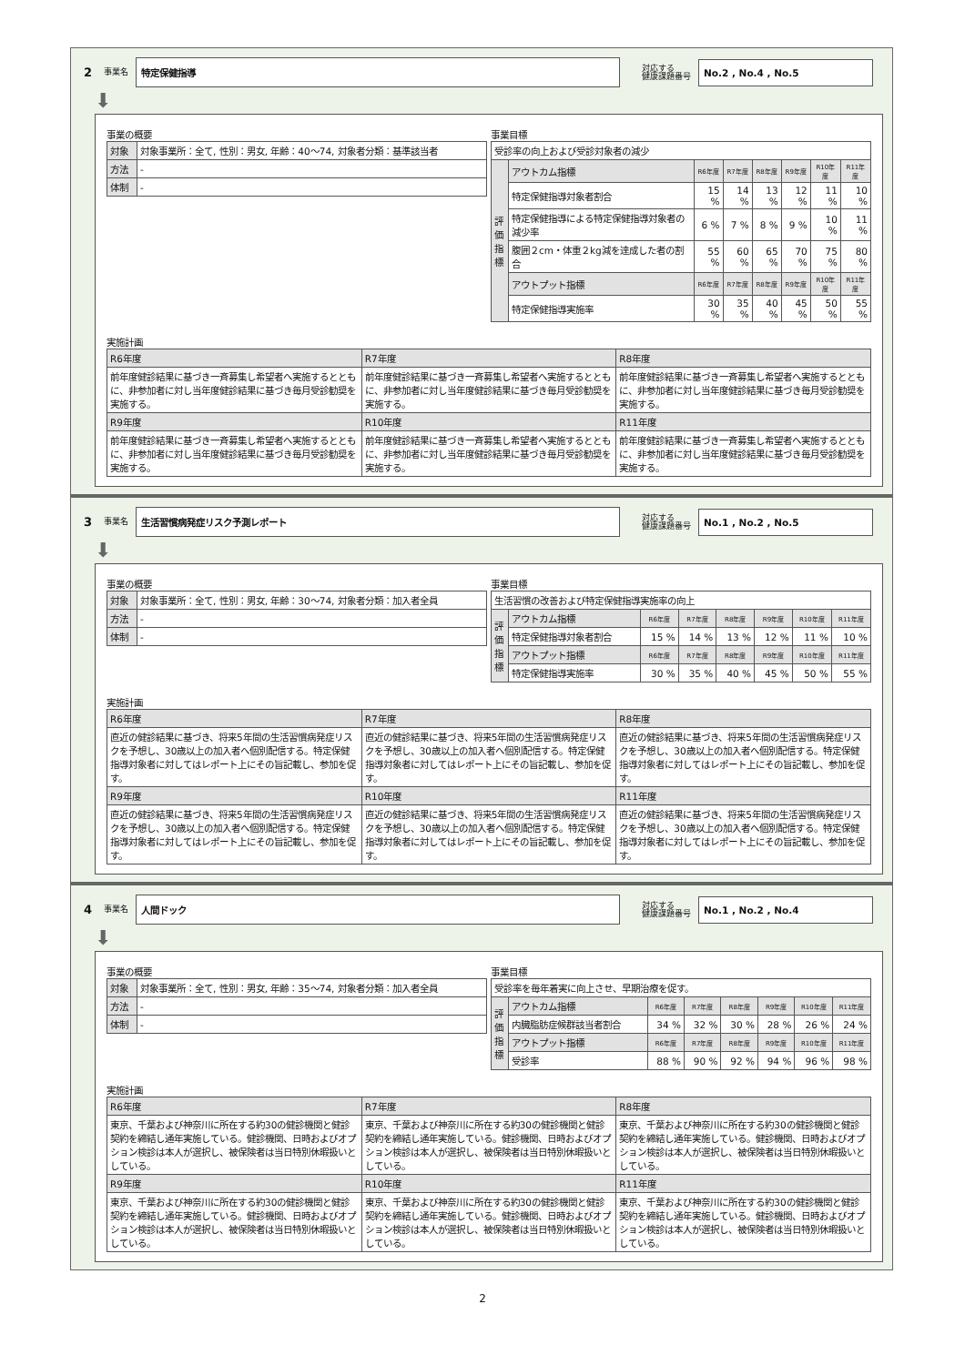2 事業名
特定保健指導
対応する
健康課題番号
No.2 , No.4 , No.5
⬇
事業の概要
| 対象 | 対象事業所：全て, 性別：男女, 年齢：40～74, 対象者分類：基準該当者 |
| 方法 | - |
| 体制 | - |
事業目標
| 受診率の向上および受診対象者の減少 | | | | | | | |
| 評価指標 | アウトカム指標 | R6年度 | R7年度 | R8年度 | R9年度 | R10年度 | R11年度 |
| | 特定保健指導対象者割合 | 15 % | 14 % | 13 % | 12 % | 11 % | 10 % |
| | 特定保健指導による特定保健指導対象者の減少率 | 6 % | 7 % | 8 % | 9 % | 10 % | 11 % |
| | 腹囲２cm・体重２kg減を達成した者の割合 | 55 % | 60 % | 65 % | 70 % | 75 % | 80 % |
| | アウトプット指標 | R6年度 | R7年度 | R8年度 | R9年度 | R10年度 | R11年度 |
| | 特定保健指導実施率 | 30 % | 35 % | 40 % | 45 % | 50 % | 55 % |
実施計画
| R6年度 | R7年度 | R8年度 |
| --- | --- | --- |
| 前年度健診結果に基づき一斉募集し希望者へ実施するとともに、非参加者に対し当年度健診結果に基づき毎月受診勧奨を実施する。 | 前年度健診結果に基づき一斉募集し希望者へ実施するとともに、非参加者に対し当年度健診結果に基づき毎月受診勧奨を実施する。 | 前年度健診結果に基づき一斉募集し希望者へ実施するとともに、非参加者に対し当年度健診結果に基づき毎月受診勧奨を実施する。 |
| R9年度 | R10年度 | R11年度 |
| 前年度健診結果に基づき一斉募集し希望者へ実施するとともに、非参加者に対し当年度健診結果に基づき毎月受診勧奨を実施する。 | 前年度健診結果に基づき一斉募集し希望者へ実施するとともに、非参加者に対し当年度健診結果に基づき毎月受診勧奨を実施する。 | 前年度健診結果に基づき一斉募集し希望者へ実施するとともに、非参加者に対し当年度健診結果に基づき毎月受診勧奨を実施する。 |
3 事業名
生活習慣病発症リスク予測レポート
対応する
健康課題番号
No.1 , No.2 , No.5
⬇
事業の概要
| 対象 | 対象事業所：全て, 性別：男女, 年齢：30～74, 対象者分類：加入者全員 |
| 方法 | - |
| 体制 | - |
事業目標
| 生活習慣の改善および特定保健指導実施率の向上 | | | | | | | |
| 評価指標 | アウトカム指標 | R6年度 | R7年度 | R8年度 | R9年度 | R10年度 | R11年度 |
| | 特定保健指導対象者割合 | 15 % | 14 % | 13 % | 12 % | 11 % | 10 % |
| | アウトプット指標 | R6年度 | R7年度 | R8年度 | R9年度 | R10年度 | R11年度 |
| | 特定保健指導実施率 | 30 % | 35 % | 40 % | 45 % | 50 % | 55 % |
実施計画
| R6年度 | R7年度 | R8年度 |
| --- | --- | --- |
| 直近の健診結果に基づき、将来5年間の生活習慣病発症リスクを予想し、30歳以上の加入者へ個別配信する。特定保健指導対象者に対してはレポート上にその旨記載し、参加を促す。 | 直近の健診結果に基づき、将来5年間の生活習慣病発症リスクを予想し、30歳以上の加入者へ個別配信する。特定保健指導対象者に対してはレポート上にその旨記載し、参加を促す。 | 直近の健診結果に基づき、将来5年間の生活習慣病発症リスクを予想し、30歳以上の加入者へ個別配信する。特定保健指導対象者に対してはレポート上にその旨記載し、参加を促す。 |
| R9年度 | R10年度 | R11年度 |
| 直近の健診結果に基づき、将来5年間の生活習慣病発症リスクを予想し、30歳以上の加入者へ個別配信する。特定保健指導対象者に対してはレポート上にその旨記載し、参加を促す。 | 直近の健診結果に基づき、将来5年間の生活習慣病発症リスクを予想し、30歳以上の加入者へ個別配信する。特定保健指導対象者に対してはレポート上にその旨記載し、参加を促す。 | 直近の健診結果に基づき、将来5年間の生活習慣病発症リスクを予想し、30歳以上の加入者へ個別配信する。特定保健指導対象者に対してはレポート上にその旨記載し、参加を促す。 |
4 事業名
人間ドック
対応する
健康課題番号
No.1 , No.2 , No.4
⬇
事業の概要
| 対象 | 対象事業所：全て, 性別：男女, 年齢：35～74, 対象者分類：加入者全員 |
| 方法 | - |
| 体制 | - |
事業目標
| 受診率を毎年着実に向上させ、早期治療を促す。 | | | | | | | |
| 評価指標 | アウトカム指標 | R6年度 | R7年度 | R8年度 | R9年度 | R10年度 | R11年度 |
| | 内臓脂肪症候群該当者割合 | 34 % | 32 % | 30 % | 28 % | 26 % | 24 % |
| | アウトプット指標 | R6年度 | R7年度 | R8年度 | R9年度 | R10年度 | R11年度 |
| | 受診率 | 88 % | 90 % | 92 % | 94 % | 96 % | 98 % |
実施計画
| R6年度 | R7年度 | R8年度 |
| --- | --- | --- |
| 東京、千葉および神奈川に所在する約30の健診機関と健診契約を締結し通年実施している。健診機関、日時およびオプション検診は本人が選択し、被保険者は当日特別休暇扱いとしている。 | 東京、千葉および神奈川に所在する約30の健診機関と健診契約を締結し通年実施している。健診機関、日時およびオプション検診は本人が選択し、被保険者は当日特別休暇扱いとしている。 | 東京、千葉および神奈川に所在する約30の健診機関と健診契約を締結し通年実施している。健診機関、日時およびオプション検診は本人が選択し、被保険者は当日特別休暇扱いとしている。 |
| R9年度 | R10年度 | R11年度 |
| 東京、千葉および神奈川に所在する約30の健診機関と健診契約を締結し通年実施している。健診機関、日時およびオプション検診は本人が選択し、被保険者は当日特別休暇扱いとしている。 | 東京、千葉および神奈川に所在する約30の健診機関と健診契約を締結し通年実施している。健診機関、日時およびオプション検診は本人が選択し、被保険者は当日特別休暇扱いとしている。 | 東京、千葉および神奈川に所在する約30の健診機関と健診契約を締結し通年実施している。健診機関、日時およびオプション検診は本人が選択し、被保険者は当日特別休暇扱いとしている。 |
2